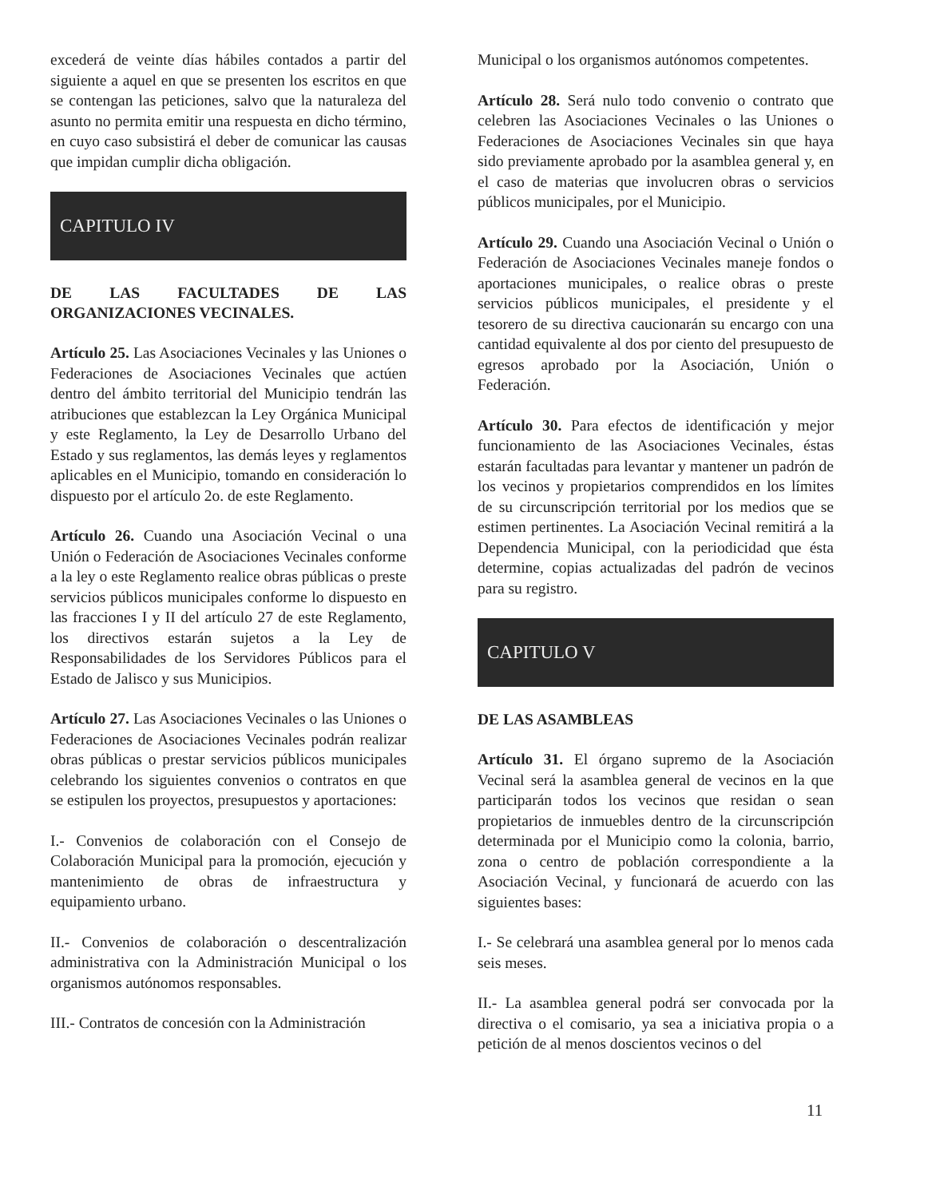excederá de veinte días hábiles contados a partir del siguiente a aquel en que se presenten los escritos en que se contengan las peticiones, salvo que la naturaleza del asunto no permita emitir una respuesta en dicho término, en cuyo caso subsistirá el deber de comunicar las causas que impidan cumplir dicha obligación.
CAPITULO IV
DE LAS FACULTADES DE LAS ORGANIZACIONES VECINALES.
Artículo 25. Las Asociaciones Vecinales y las Uniones o Federaciones de Asociaciones Vecinales que actúen dentro del ámbito territorial del Municipio tendrán las atribuciones que establezcan la Ley Orgánica Municipal y este Reglamento, la Ley de Desarrollo Urbano del Estado y sus reglamentos, las demás leyes y reglamentos aplicables en el Municipio, tomando en consideración lo dispuesto por el artículo 2o. de este Reglamento.
Artículo 26. Cuando una Asociación Vecinal o una Unión o Federación de Asociaciones Vecinales conforme a la ley o este Reglamento realice obras públicas o preste servicios públicos municipales conforme lo dispuesto en las fracciones I y II del artículo 27 de este Reglamento, los directivos estarán sujetos a la Ley de Responsabilidades de los Servidores Públicos para el Estado de Jalisco y sus Municipios.
Artículo 27. Las Asociaciones Vecinales o las Uniones o Federaciones de Asociaciones Vecinales podrán realizar obras públicas o prestar servicios públicos municipales celebrando los siguientes convenios o contratos en que se estipulen los proyectos, presupuestos y aportaciones:
I.- Convenios de colaboración con el Consejo de Colaboración Municipal para la promoción, ejecución y mantenimiento de obras de infraestructura y equipamiento urbano.
II.- Convenios de colaboración o descentralización administrativa con la Administración Municipal o los organismos autónomos responsables.
III.- Contratos de concesión con la Administración
Municipal o los organismos autónomos competentes.
Artículo 28. Será nulo todo convenio o contrato que celebren las Asociaciones Vecinales o las Uniones o Federaciones de Asociaciones Vecinales sin que haya sido previamente aprobado por la asamblea general y, en el caso de materias que involucren obras o servicios públicos municipales, por el Municipio.
Artículo 29. Cuando una Asociación Vecinal o Unión o Federación de Asociaciones Vecinales maneje fondos o aportaciones municipales, o realice obras o preste servicios públicos municipales, el presidente y el tesorero de su directiva caucionarán su encargo con una cantidad equivalente al dos por ciento del presupuesto de egresos aprobado por la Asociación, Unión o Federación.
Artículo 30. Para efectos de identificación y mejor funcionamiento de las Asociaciones Vecinales, éstas estarán facultadas para levantar y mantener un padrón de los vecinos y propietarios comprendidos en los límites de su circunscripción territorial por los medios que se estimen pertinentes. La Asociación Vecinal remitirá a la Dependencia Municipal, con la periodicidad que ésta determine, copias actualizadas del padrón de vecinos para su registro.
CAPITULO V
DE LAS ASAMBLEAS
Artículo 31. El órgano supremo de la Asociación Vecinal será la asamblea general de vecinos en la que participarán todos los vecinos que residan o sean propietarios de inmuebles dentro de la circunscripción determinada por el Municipio como la colonia, barrio, zona o centro de población correspondiente a la Asociación Vecinal, y funcionará de acuerdo con las siguientes bases:
I.- Se celebrará una asamblea general por lo menos cada seis meses.
II.- La asamblea general podrá ser convocada por la directiva o el comisario, ya sea a iniciativa propia o a petición de al menos doscientos vecinos o del
11